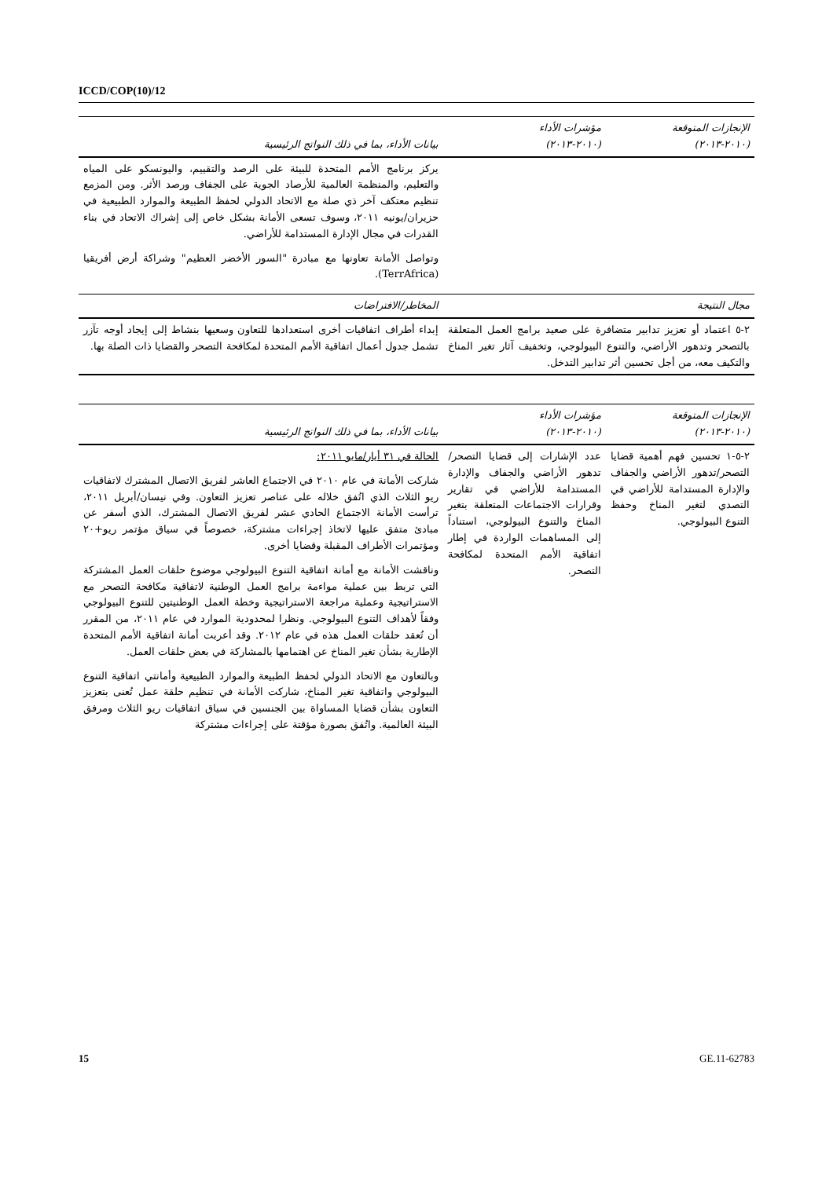ICCD/COP(10)/12
| الإنجازات المتوقعة (٢٠١٠-٢٠١٣) | مؤشرات الأداء (٢٠١٠-٢٠١٣) | بيانات الأداء، بما في ذلك النواتج الرئيسية |
| --- | --- | --- |
| | | يركز برنامج الأمم المتحدة للبيئة على الرصد والتقييم، واليونسكو على المياه والتعليم، والمنظمة العالمية للأرصاد الجوية على الجفاف ورصد الأثر. ومن المزمع تنظيم معتكف آخر ذي صلة مع الاتحاد الدولي لحفظ الطبيعة والموارد الطبيعية في حزيران/يونيه ٢٠١١، وسوف تسعى الأمانة بشكل خاص إلى إشراك الاتحاد في بناء القدرات في مجال الإدارة المستدامة للأراضي. وتواصل الأمانة تعاونها مع مبادرة "السور الأخضر العظيم" وشراكة أرض أفريقيا (TerrAfrica). |
| مجال النتيجة | | المخاطر/الافتراضات |
| ٢-٥ اعتماد أو تعزيز تدابير متضافرة على صعيد برامج العمل المتعلقة بالتصحر وتدهور الأراضي، والتنوع البيولوجي، وتخفيف آثار تغير المناخ والتكيف معه، من أجل تحسين أثر تدابير التدخل. | | إبداء أطراف اتفاقيات أخرى استعدادها للتعاون وسعيها بنشاط إلى إيجاد أوجه تآزر تشمل جدول أعمال اتفاقية الأمم المتحدة لمكافحة التصحر والقضايا ذات الصلة بها. |
| الإنجازات المتوقعة (٢٠١٠-٢٠١٣) | مؤشرات الأداء (٢٠١٠-٢٠١٣) | بيانات الأداء، بما في ذلك النواتج الرئيسية |
| --- | --- | --- |
| ٢-٥-١ تحسين فهم أهمية قضايا التصحر/تدهور الأراضي والجفاف والإدارة المستدامة للأراضي في التصدي لتغير المناخ وحفظ التنوع البيولوجي. | عدد الإشارات إلى قضايا التصحر/تدهور الأراضي والجفاف والإدارة المستدامة للأراضي في تقارير وقرارات الاجتماعات المتعلقة بتغير المناخ والتنوع البيولوجي، استناداً إلى المساهمات الواردة في إطار اتفاقية الأمم المتحدة لمكافحة التصحر. | الحالة في ٣١ أيار/مايو ٢٠١١: شاركت الأمانة في عام ٢٠١٠ في الاجتماع العاشر لفريق الاتصال المشترك لاتفاقيات ريو الثلاث الذي اتُفق خلاله على عناصر تعزيز التعاون. وفي نيسان/أبريل ٢٠١١، ترأست الأمانة الاجتماع الحادي عشر لفريق الاتصال المشترك، الذي أسفر عن مبادئ متفق عليها لاتخاذ إجراءات مشتركة، خصوصاً في سياق مؤتمر ريو+٢٠ ومؤتمرات الأطراف المقبلة وقضايا أخرى. وناقشت الأمانة مع أمانة اتفاقية التنوع البيولوجي موضوع حلقات العمل المشتركة التي تربط بين عملية مواءمة برامج العمل الوطنية لاتفاقية مكافحة التصحر مع الاستراتيجية وعملية مراجعة الاستراتيجية وخطة العمل الوطنيتين للتنوع البيولوجي وفقاً لأهداف التنوع البيولوجي. ونظرا لمحدودية الموارد في عام ٢٠١١، من المقرر أن تُعقد حلقات العمل هذه في عام ٢٠١٢. وقد أعربت أمانة اتفاقية الأمم المتحدة الإطارية بشأن تغير المناخ عن اهتمامها بالمشاركة في بعض حلقات العمل. وبالتعاون مع الاتحاد الدولي لحفظ الطبيعة والموارد الطبيعية وأمانتي اتفاقية التنوع البيولوجي واتفاقية تغير المناخ، شاركت الأمانة في تنظيم حلقة عمل تُعنى بتعزيز التعاون بشأن قضايا المساواة بين الجنسين في سياق اتفاقيات ريو الثلاث ومرفق البيئة العالمية. واتُفق بصورة مؤقتة على إجراءات مشتركة |
15 GE.11-62783